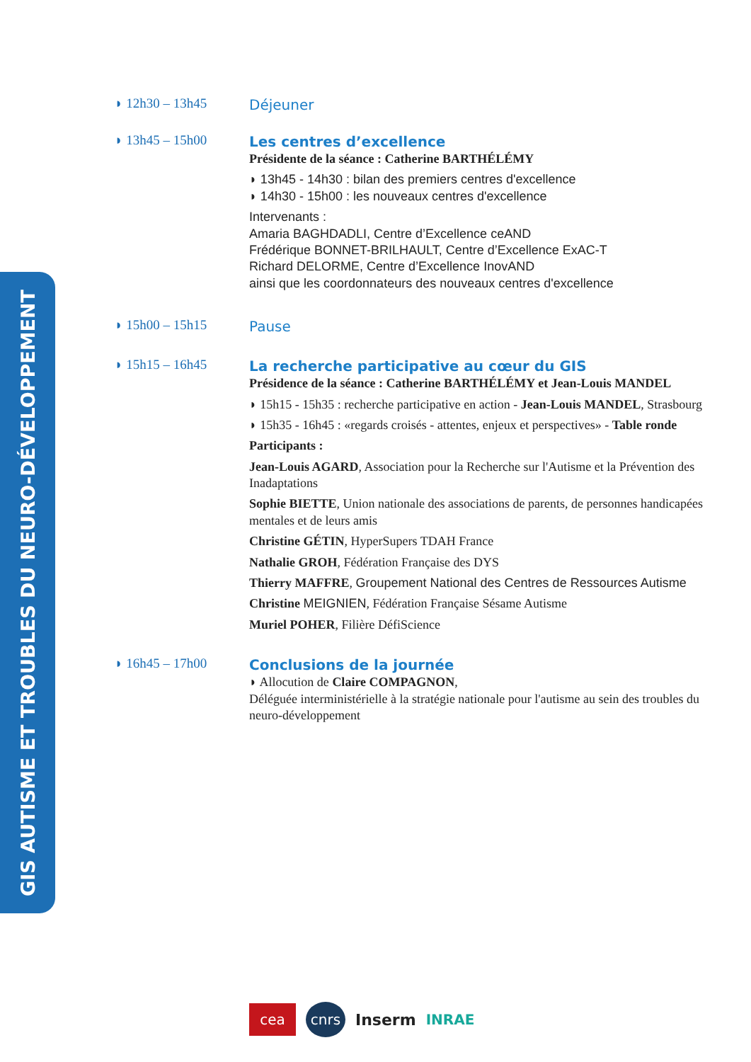GIS AUTISME ET TROUBLES DU NEURO-DÉVELOPPEMENT
◗ 12h30 – 13h45
Déjeuner
◗ 13h45 – 15h00
Les centres d’excellence
Présidente de la séance : Catherine BARTHÉLÉMY
◗ 13h45 - 14h30 : bilan des premiers centres d'excellence
◗ 14h30 - 15h00 : les nouveaux centres d'excellence
Intervenants :
Amaria BAGHDADLI, Centre d’Excellence ceAND
Frédérique BONNET-BRILHAULT, Centre d’Excellence ExAC-T
Richard DELORME, Centre d’Excellence InovAND
ainsi que les coordonnateurs des nouveaux centres d'excellence
◗ 15h00 – 15h15
Pause
◗ 15h15 – 16h45
La recherche participative au cœur du GIS
Présidence de la séance : Catherine BARTHÉLÉMY et Jean-Louis MANDEL
◗ 15h15 - 15h35 : recherche participative en action - Jean-Louis MANDEL, Strasbourg
◗ 15h35 - 16h45 : «regards croisés - attentes, enjeux et perspectives» - Table ronde
Participants :
Jean-Louis AGARD, Association pour la Recherche sur l'Autisme et la Prévention des Inadaptations
Sophie BIETTE, Union nationale des associations de parents, de personnes handicapées mentales et de leurs amis
Christine GÉTIN, HyperSupers TDAH France
Nathalie GROH, Fédération Française des DYS
Thierry MAFFRE, Groupement National des Centres de Ressources Autisme
Christine MEIGNIEN, Fédération Française Sésame Autisme
Muriel POHER, Filière DéfiScience
◗ 16h45 – 17h00
Conclusions de la journée
◗ Allocution de Claire COMPAGNON,
Déléguée interministérielle à la stratégie nationale pour l'autisme au sein des troubles du neuro-développement
cea
cnrs
Inserm INRAE